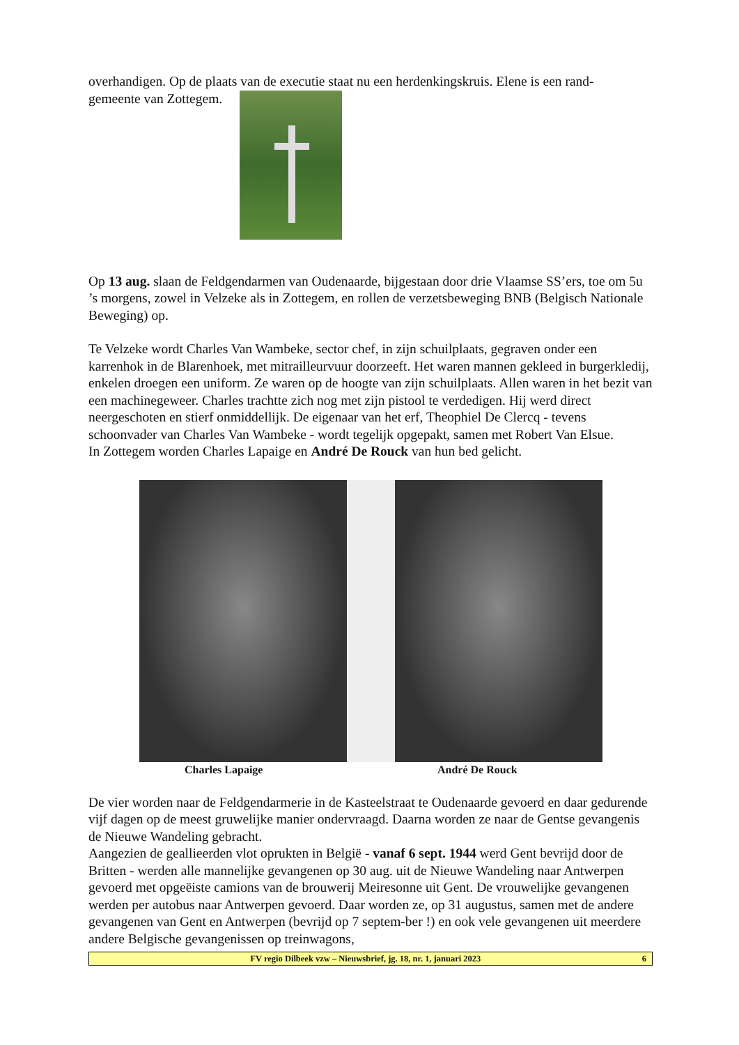overhandigen. Op de plaats van de executie staat nu een herdenkingskruis. Elene is een rand-
gemeente van Zottegem.
Op 13 aug. slaan de Feldgendarmen van Oudenaarde, bijgestaan door drie Vlaamse SS’ers, toe om 5u ’s morgens, zowel in Velzeke als in Zottegem, en rollen de verzetsbeweging BNB (Belgisch Nationale Beweging) op.
Te Velzeke wordt Charles Van Wambeke, sector chef, in zijn schuilplaats, gegraven onder een karrenhok in de Blarenhoek, met mitrailleurvuur doorzeeft. Het waren mannen gekleed in burgerkledij, enkelen droegen een uniform. Ze waren op de hoogte van zijn schuilplaats. Allen waren in het bezit van een machinegeweer. Charles trachtte zich nog met zijn pistool te verdedigen. Hij werd direct neergeschoten en stierf onmiddellijk. De eigenaar van het erf, Theophiel De Clercq - tevens schoonvader van Charles Van Wambeke - wordt tegelijk opgepakt, samen met Robert Van Elsue.
In Zottegem worden Charles Lapaige en André De Rouck van hun bed gelicht.
Charles Lapaige André De Rouck
De vier worden naar de Feldgendarmerie in de Kasteelstraat te Oudenaarde gevoerd en daar gedurende vijf dagen op de meest gruwelijke manier ondervraagd. Daarna worden ze naar de Gentse gevangenis de Nieuwe Wandeling gebracht.
Aangezien de geallieerden vlot oprukten in België - vanaf 6 sept. 1944 werd Gent bevrijd door de Britten - werden alle mannelijke gevangenen op 30 aug. uit de Nieuwe Wandeling naar Antwerpen gevoerd met opgeëiste camions van de brouwerij Meiresonne uit Gent. De vrouwelijke gevangenen werden per autobus naar Antwerpen gevoerd. Daar worden ze, op 31 augustus, samen met de andere gevangenen van Gent en Antwerpen (bevrijd op 7 septem-ber !) en ook vele gevangenen uit meerdere andere Belgische gevangenissen op treinwagons,
FV regio Dilbeek vzw – Nieuwsbrief, jg. 18, nr. 1, januari 2023 6